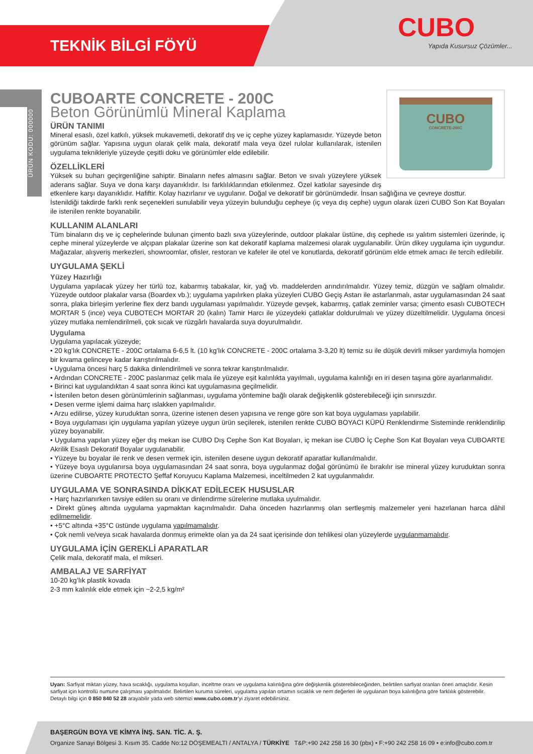TEKNİK BİLGİ FÖYÜ
CUBO
Yapıda Kusursuz Çözümler...
ÜRÜN KODU: 000000
CUBO
CONCRETE-200C
CUBOARTE CONCRETE - 200C
Beton Görünümlü Mineral Kaplama
ÜRÜN TANIMI
Mineral esaslı, özel katkılı, yüksek mukavemetli, dekoratif dış ve iç cephe yüzey kaplamasıdır. Yüzeyde beton görünüm sağlar. Yapısına uygun olarak çelik mala, dekoratif mala veya özel rulolar kullanılarak, istenilen uygulama teknikleriyle yüzeyde çeşitli doku ve görünümler elde edilebilir.
ÖZELLİKLERİ
Yüksek su buharı geçirgenliğine sahiptir. Binaların nefes almasını sağlar. Beton ve sıvalı yüzeylere yüksek aderans sağlar. Suya ve dona karşı dayanıklıdır. Isı farklılıklarından etkilenmez. Özel katkılar sayesinde dış etkenlere karşı dayanıklıdır. Hafiftir. Kolay hazırlanır ve uygulanır. Doğal ve dekoratif bir görünümdedir. İnsan sağlığına ve çevreye dosttur.
İstenildiği takdirde farklı renk seçenekleri sunulabilir veya yüzeyin bulunduğu cepheye (iç veya dış cephe) uygun olarak üzeri CUBO Son Kat Boyaları ile istenilen renkte boyanabilir.
KULLANIM ALANLARI
Tüm binaların dış ve iç cephelerinde bulunan çimento bazlı sıva yüzeylerinde, outdoor plakalar üstüne, dış cephede ısı yalıtım sistemleri üzerinde, iç cephe mineral yüzeylerde ve alçıpan plakalar üzerine son kat dekoratif kaplama malzemesi olarak uygulanabilir. Ürün dikey uygulama için uygundur. Mağazalar, alışveriş merkezleri, showroomlar, ofisler, restoran ve kafeler ile otel ve konutlarda, dekoratif görünüm elde etmek amacı ile tercih edilebilir.
UYGULAMA ŞEKLİ
Yüzey Hazırlığı
Uygulama yapılacak yüzey her türlü toz, kabarmış tabakalar, kir, yağ vb. maddelerden arındırılmalıdır. Yüzey temiz, düzgün ve sağlam olmalıdır. Yüzeyde outdoor plakalar varsa (Boardex vb.); uygulama yapılırken plaka yüzeyleri CUBO Geçiş Astarı ile astarlanmalı, astar uygulamasından 24 saat sonra, plaka birleşim yerlerine flex derz bandı uygulaması yapılmalıdır. Yüzeyde gevşek, kabarmış, çatlak zeminler varsa; çimento esaslı CUBOTECH MORTAR 5 (ince) veya CUBOTECH MORTAR 20 (kalın) Tamir Harcı ile yüzeydeki çatlaklar doldurulmalı ve yüzey düzeltilmelidir. Uygulama öncesi yüzey mutlaka nemlendirilmeli, çok sıcak ve rüzgârlı havalarda suya doyurulmalıdır.
Uygulama
Uygulama yapılacak yüzeyde;
• 20 kg’lık CONCRETE - 200C ortalama 6-6,5 lt. (10 kg’lık CONCRETE - 200C ortalama 3-3,20 lt) temiz su ile düşük devirli mikser yardımıyla homojen bir kıvama gelinceye kadar karıştırılmalıdır.
• Uygulama öncesi harç 5 dakika dinlendirilmeli ve sonra tekrar karıştırılmalıdır.
• Ardından CONCRETE - 200C paslanmaz çelik mala ile yüzeye eşit kalınlıkta yayılmalı, uygulama kalınlığı en iri desen taşına göre ayarlanmalıdır.
• Birinci kat uygulandıktan 4 saat sonra ikinci kat uygulamasına geçilmelidir.
• İstenilen beton desen görünümlerinin sağlanması, uygulama yöntemine bağlı olarak değişkenlik gösterebileceği için sınırsızdır.
• Desen verme işlemi daima harç ıslakken yapılmalıdır.
• Arzu edilirse, yüzey kuruduktan sonra, üzerine istenen desen yapısına ve renge göre son kat boya uygulaması yapılabilir.
• Boya uygulaması için uygulama yapılan yüzeye uygun ürün seçilerek, istenilen renkte CUBO BOYACI KÜPÜ Renklendirme Sisteminde renklendirilip yüzey boyanabilir.
• Uygulama yapılan yüzey eğer dış mekan ise CUBO Dış Cephe Son Kat Boyaları, iç mekan ise CUBO İç Cephe Son Kat Boyaları veya CUBOARTE Akrilik Esaslı Dekoratif Boyalar uygulanabilir.
• Yüzeye bu boyalar ile renk ve desen vermek için, istenilen desene uygun dekoratif aparatlar kullanılmalıdır.
• Yüzeye boya uygulanırsa boya uygulamasından 24 saat sonra, boya uygulanmaz doğal görünümü ile bırakılır ise mineral yüzey kuruduktan sonra üzerine CUBOARTE PROTECTO Şeffaf Koruyucu Kaplama Malzemesi, inceltilmeden 2 kat uygulanmalıdır.
UYGULAMA VE SONRASINDA DİKKAT EDİLECEK HUSUSLAR
• Harç hazırlanırken tavsiye edilen su oranı ve dinlendirme sürelerine mutlaka uyulmalıdır.
• Direkt güneş altında uygulama yapmaktan kaçınılmalıdır. Daha önceden hazırlanmış olan sertleşmiş malzemeler yeni hazırlanan harca dâhil edilmemelidir.
• +5°C altında +35°C üstünde uygulama yapılmamalıdır.
• Çok nemli ve/veya sıcak havalarda donmuş erimekte olan ya da 24 saat içerisinde don tehlikesi olan yüzeylerde uygulanmamalıdır.
UYGULAMA İÇİN GEREKLİ APARATLAR
Çelik mala, dekoratif mala, el mikseri.
AMBALAJ VE SARFİYAT
10-20 kg’lık plastik kovada
2-3 mm kalınlık elde etmek için ~2-2,5 kg/m²
Uyarı: Sarfiyat miktarı yüzey, hava sıcaklığı, uygulama koşulları, inceltme oranı ve uygulama kalınlığına göre değişkenlik gösterebileceğinden, belirtilen sarfiyat oranları öneri amaçlıdır. Kesin sarfiyat için kontrollü numune çalışması yapılmalıdır. Belirtilen kuruma süreleri, uygulama yapılan ortamın sıcaklık ve nem değerleri ile uygulanan boya kalınlığına göre farklılık gösterebilir.
Detaylı bilgi için 0 850 840 52 28 arayabilir yada web sitemizi www.cubo.com.tr’yi ziyaret edebilirsiniz.
BAŞERGÜN BOYA VE KİMYA İNŞ. SAN. TİC. A. Ş.
Organize Sanayi Bölgesi 3. Kısım 35. Cadde No:12 DÖŞEMEALTI / ANTALYA / TÜRKİYE T&P:+90 242 258 16 30 (pbx) • F:+90 242 258 16 09 • e:info@cubo.com.tr